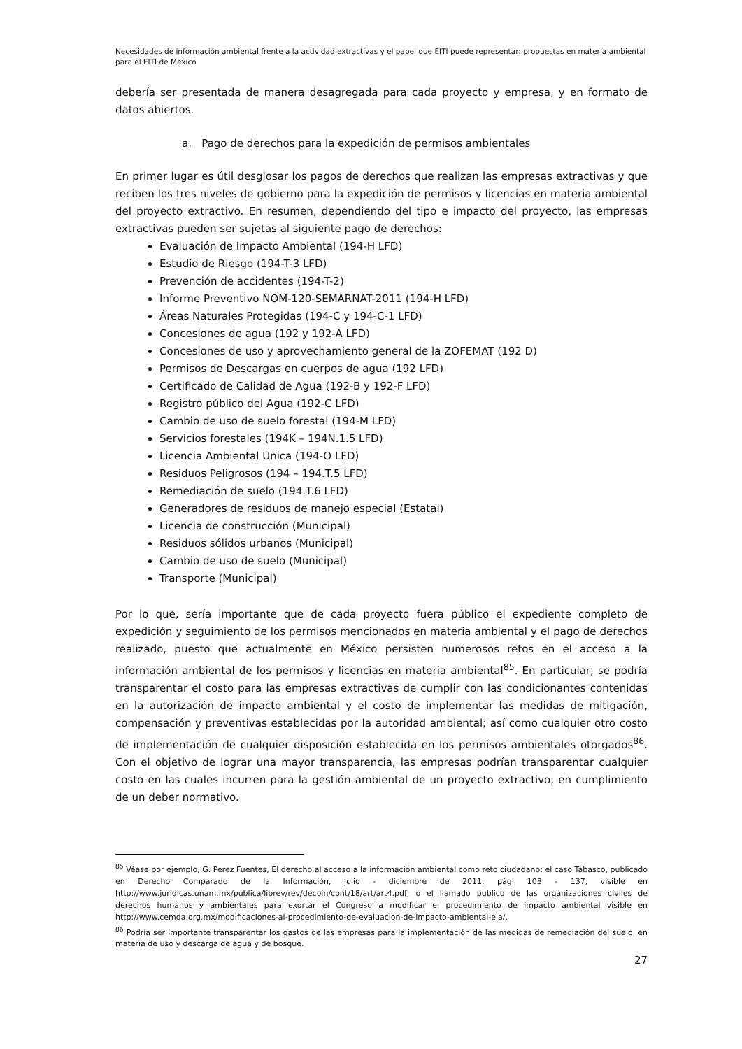Necesidades de información ambiental frente a la actividad extractivas y el papel que EITI puede representar: propuestas en materia ambiental para el EITI de México
debería ser presentada de manera desagregada para cada proyecto y empresa, y en formato de datos abiertos.
a. Pago de derechos para la expedición de permisos ambientales
En primer lugar es útil desglosar los pagos de derechos que realizan las empresas extractivas y que reciben los tres niveles de gobierno para la expedición de permisos y licencias en materia ambiental del proyecto extractivo. En resumen, dependiendo del tipo e impacto del proyecto, las empresas extractivas pueden ser sujetas al siguiente pago de derechos:
Evaluación de Impacto Ambiental (194-H LFD)
Estudio de Riesgo (194-T-3 LFD)
Prevención de accidentes (194-T-2)
Informe Preventivo NOM-120-SEMARNAT-2011 (194-H LFD)
Áreas Naturales Protegidas (194-C y 194-C-1 LFD)
Concesiones de agua (192 y 192-A LFD)
Concesiones de uso y aprovechamiento general de la ZOFEMAT (192 D)
Permisos de Descargas en cuerpos de agua (192 LFD)
Certificado de Calidad de Agua (192-B y 192-F LFD)
Registro público del Agua (192-C LFD)
Cambio de uso de suelo forestal (194-M LFD)
Servicios forestales (194K – 194N.1.5 LFD)
Licencia Ambiental Única (194-O LFD)
Residuos Peligrosos (194 – 194.T.5 LFD)
Remediación de suelo (194.T.6 LFD)
Generadores de residuos de manejo especial (Estatal)
Licencia de construcción (Municipal)
Residuos sólidos urbanos (Municipal)
Cambio de uso de suelo (Municipal)
Transporte (Municipal)
Por lo que, sería importante que de cada proyecto fuera público el expediente completo de expedición y seguimiento de los permisos mencionados en materia ambiental y el pago de derechos realizado, puesto que actualmente en México persisten numerosos retos en el acceso a la información ambiental de los permisos y licencias en materia ambiental<sup>85</sup>. En particular, se podría transparentar el costo para las empresas extractivas de cumplir con las condicionantes contenidas en la autorización de impacto ambiental y el costo de implementar las medidas de mitigación, compensación y preventivas establecidas por la autoridad ambiental; así como cualquier otro costo de implementación de cualquier disposición establecida en los permisos ambientales otorgados<sup>86</sup>. Con el objetivo de lograr una mayor transparencia, las empresas podrían transparentar cualquier costo en las cuales incurren para la gestión ambiental de un proyecto extractivo, en cumplimiento de un deber normativo.
<sup>85</sup> Véase por ejemplo, G. Perez Fuentes, El derecho al acceso a la información ambiental como reto ciudadano: el caso Tabasco, publicado en Derecho Comparado de la Información, julio - diciembre de 2011, pág. 103 - 137, visible en http://www.juridicas.unam.mx/publica/librev/rev/decoin/cont/18/art/art4.pdf; o el llamado publico de las organizaciones civiles de derechos humanos y ambientales para exortar el Congreso a modificar el procedimiento de impacto ambiental visible en http://www.cemda.org.mx/modificaciones-al-procedimiento-de-evaluacion-de-impacto-ambiental-eia/.
<sup>86</sup> Podría ser importante transparentar los gastos de las empresas para la implementación de las medidas de remediación del suelo, en materia de uso y descarga de agua y de bosque.
27